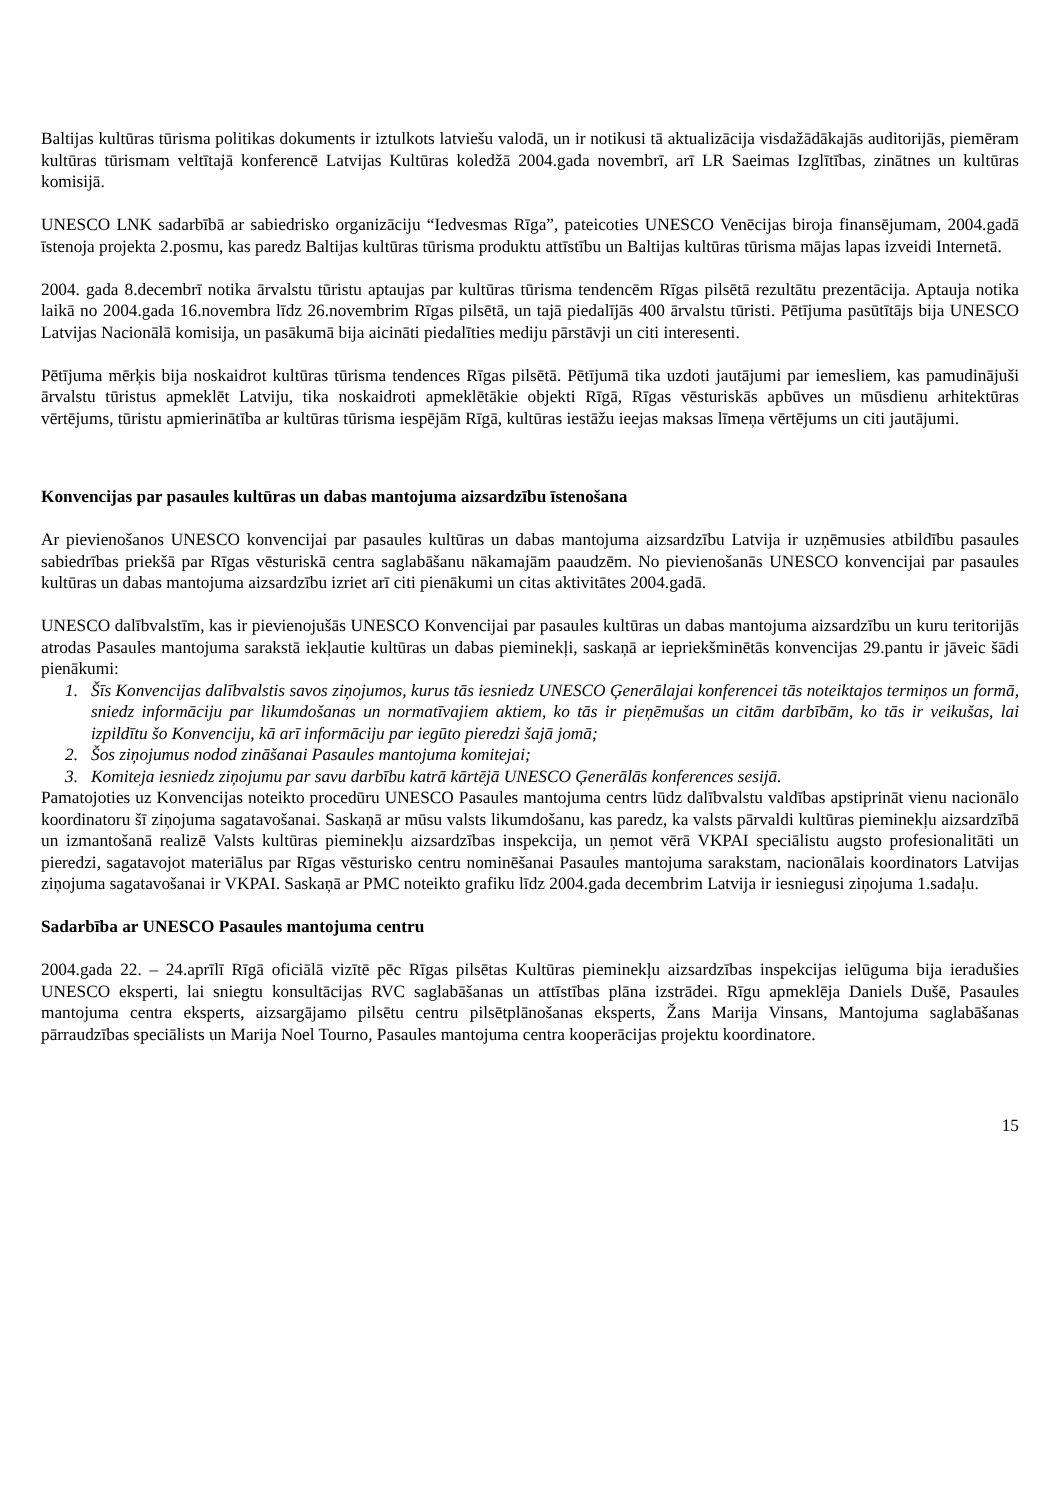Baltijas kultūras tūrisma politikas dokuments ir iztulkots latviešu valodā, un ir notikusi tā aktualizācija visdažādākajās auditorijās, piemēram kultūras tūrismam veltītajā konferencē Latvijas Kultūras koledžā 2004.gada novembrī, arī LR Saeimas Izglītības, zinātnes un kultūras komisijā.
UNESCO LNK sadarbībā ar sabiedrisko organizāciju “Iedvesmas Rīga”, pateicoties UNESCO Venēcijas biroja finansējumam, 2004.gadā īstenoja projekta 2.posmu, kas paredz Baltijas kultūras tūrisma produktu attīstību un Baltijas kultūras tūrisma mājas lapas izveidi Internetā.
2004. gada 8.decembrī notika ārvalstu tūristu aptaujas par kultūras tūrisma tendencēm Rīgas pilsētā rezultātu prezentācija. Aptauja notika laikā no 2004.gada 16.novembra līdz 26.novembrim Rīgas pilsētā, un tajā piedalījās 400 ārvalstu tūristi. Pētījuma pasūtītājs bija UNESCO Latvijas Nacionālā komisija, un pasākumā bija aicināti piedalīties mediju pārstāvji un citi interesenti.
Pētījuma mērķis bija noskaidrot kultūras tūrisma tendences Rīgas pilsētā. Pētījumā tika uzdoti jautājumi par iemesliem, kas pamudinājuši ārvalstu tūristus apmeklēt Latviju, tika noskaidroti apmeklētākie objekti Rīgā, Rīgas vēsturiskās apbūves un mūsdienu arhitektūras vērtējums, tūristu apmierinātība ar kultūras tūrisma iespējām Rīgā, kultūras iestāžu ieejas maksas līmeņa vērtējums un citi jautājumi.
Konvencijas par pasaules kultūras un dabas mantojuma aizsardzību īstenošana
Ar pievienošanos UNESCO konvencijai par pasaules kultūras un dabas mantojuma aizsardzību Latvija ir uzņēmusies atbildību pasaules sabiedrības priekšā par Rīgas vēsturiskā centra saglabāšanu nākamajām paaudzēm. No pievienošanās UNESCO konvencijai par pasaules kultūras un dabas mantojuma aizsardzību izriet arī citi pienākumi un citas aktivitātes 2004.gadā.
UNESCO dalībvalstīm, kas ir pievienojušās UNESCO Konvencijai par pasaules kultūras un dabas mantojuma aizsardzību un kuru teritorijās atrodas Pasaules mantojuma sarakstā iekļautie kultūras un dabas pieminekļi, saskaņā ar iepriekšminētās konvencijas 29.pantu ir jāveic šādi pienākumi:
1. Šīs Konvencijas dalībvalstis savos ziņojumos, kurus tās iesniedz UNESCO Ģenerālajai konferencei tās noteiktajos termiņos un formā, sniedz informāciju par likumdošanas un normatīvajiem aktiem, ko tās ir pieņēmušas un citām darbībām, ko tās ir veikušas, lai izpildītu šo Konvenciju, kā arī informāciju par iegūto pieredzi šajā jomā;
2. Šos ziņojumus nodod zināšanai Pasaules mantojuma komitejai;
3. Komiteja iesniedz ziņojumu par savu darbību katrā kārtējā UNESCO Ģenerālās konferences sesijā.
Pamatojoties uz Konvencijas noteikto procedūru UNESCO Pasaules mantojuma centrs lūdz dalībvalstu valdības apstiprināt vienu nacionālo koordinatoru šī ziņojuma sagatavošanai. Saskaņā ar mūsu valsts likumdošanu, kas paredz, ka valsts pārvaldi kultūras pieminekļu aizsardzībā un izmantošanā realizē Valsts kultūras pieminekļu aizsardzības inspekcija, un ņemot vērā VKPAI speciālistu augsto profesionalitāti un pieredzi, sagatavojot materiālus par Rīgas vēsturisko centru nominēšanai Pasaules mantojuma sarakstam, nacionālais koordinators Latvijas ziņojuma sagatavošanai ir VKPAI. Saskaņā ar PMC noteikto grafiku līdz 2004.gada decembrim Latvija ir iesniegusi ziņojuma 1.sadaļu.
Sadarbība ar UNESCO Pasaules mantojuma centru
2004.gada 22. – 24.aprīlī Rīgā oficiālā vizītē pēc Rīgas pilsētas Kultūras pieminekļu aizsardzības inspekcijas ielūguma bija ieradušies UNESCO eksperti, lai sniegtu konsultācijas RVC saglabāšanas un attīstības plāna izstrādei. Rīgu apmeklēja Daniels Dušē, Pasaules mantojuma centra eksperts, aizsargājamo pilsētu centru pilsētplānošanas eksperts, Žans Marija Vinsans, Mantojuma saglabāšanas pārraudzības speciālists un Marija Noel Tourno, Pasaules mantojuma centra kooperācijas projektu koordinatore.
15